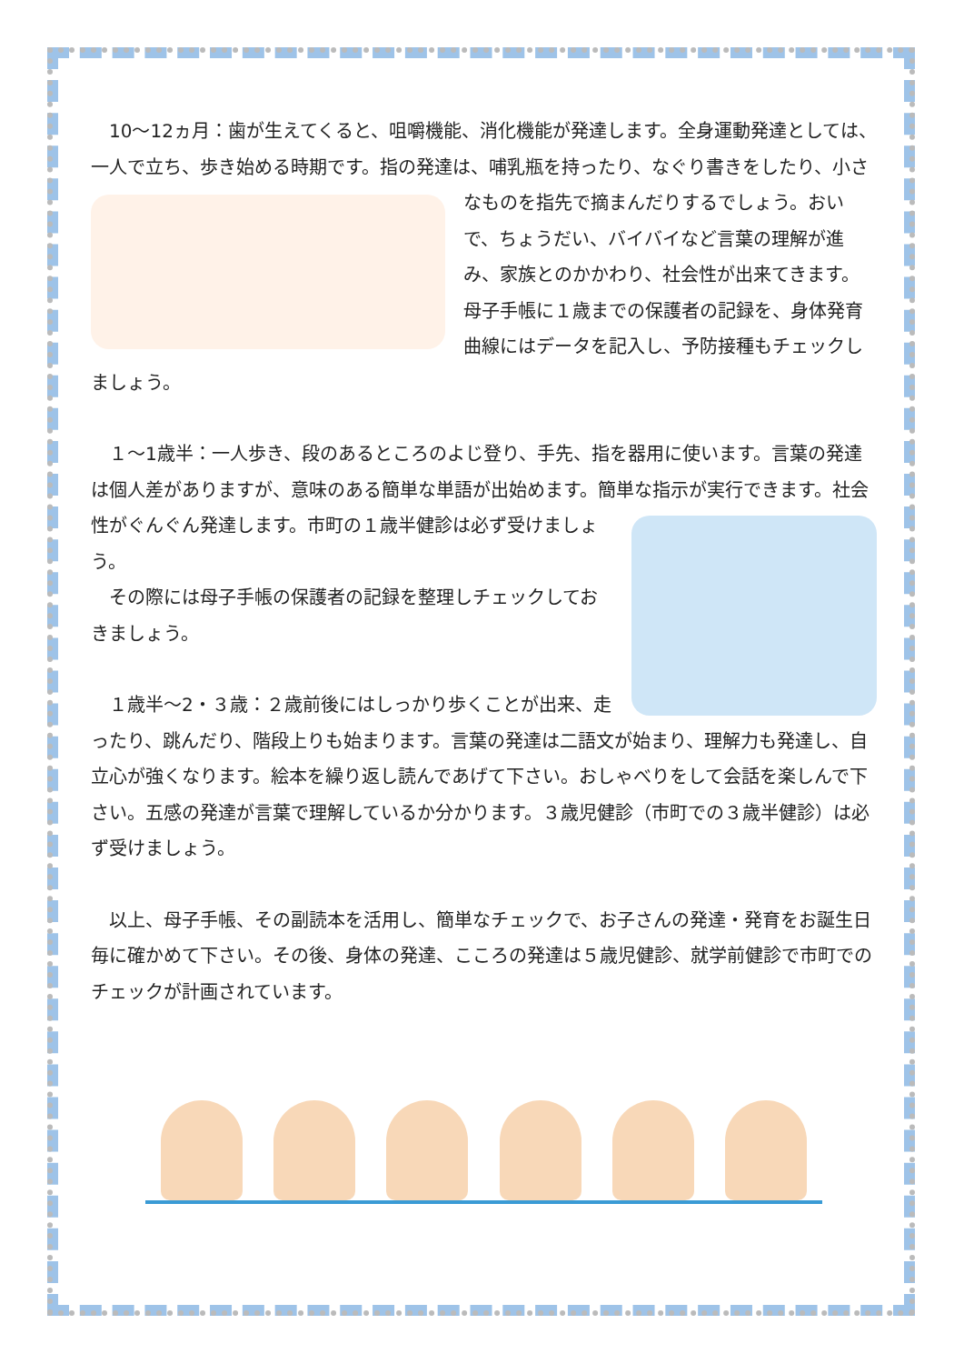10～12ヵ月：歯が生えてくると、咀嚼機能、消化機能が発達します。全身運動発達としては、一人で立ち、歩き始める時期です。指の発達は、哺乳瓶を持ったり、な ぐり書きをしたり、小さなものを指先で摘まんだりするでしょう。おいで、ちょうだい、バイバイなど言葉の理解が進み、家族とのかかわり、社会性が出来てきます。母子手帳に１歳までの保護者の記録を、身体発育曲線にはデータを記入し、予防接種もチェックしましょう。
　１～1歳半：一人歩き、段のあるところのよじ登り、手先、指を器用に使います。言葉の発達は個人差がありますが、意味のある簡単な単語が出始めます。簡単な指示 が実行できます。社会性がぐんぐん発達します。市町の１歳半健診は必ず受けましょう。
　その際には母子手帳の保護者の記録を整理しチェックしておきましょう。
　１歳半～2・３歳：２歳前後にはしっかり歩くことが出来、走ったり、跳んだり、階段上りも始まります。言葉の発達は二語文が始まり、理解力も発達し、自立心が強くなります。絵本を繰り返し読んであげて下さい。おしゃべりをして会話を楽しんで下さい。五感の発達が言葉で理解しているか分かります。３歳児健診（市町での３歳半健診）は必ず受けましょう。
　以上、母子手帳、その副読本を活用し、簡単なチェックで、お子さんの発達・発育をお誕生日毎に確かめて下さい。その後、身体の発達、こころの発達は５歳児健診、就学前健診で市町でのチェックが計画されています。